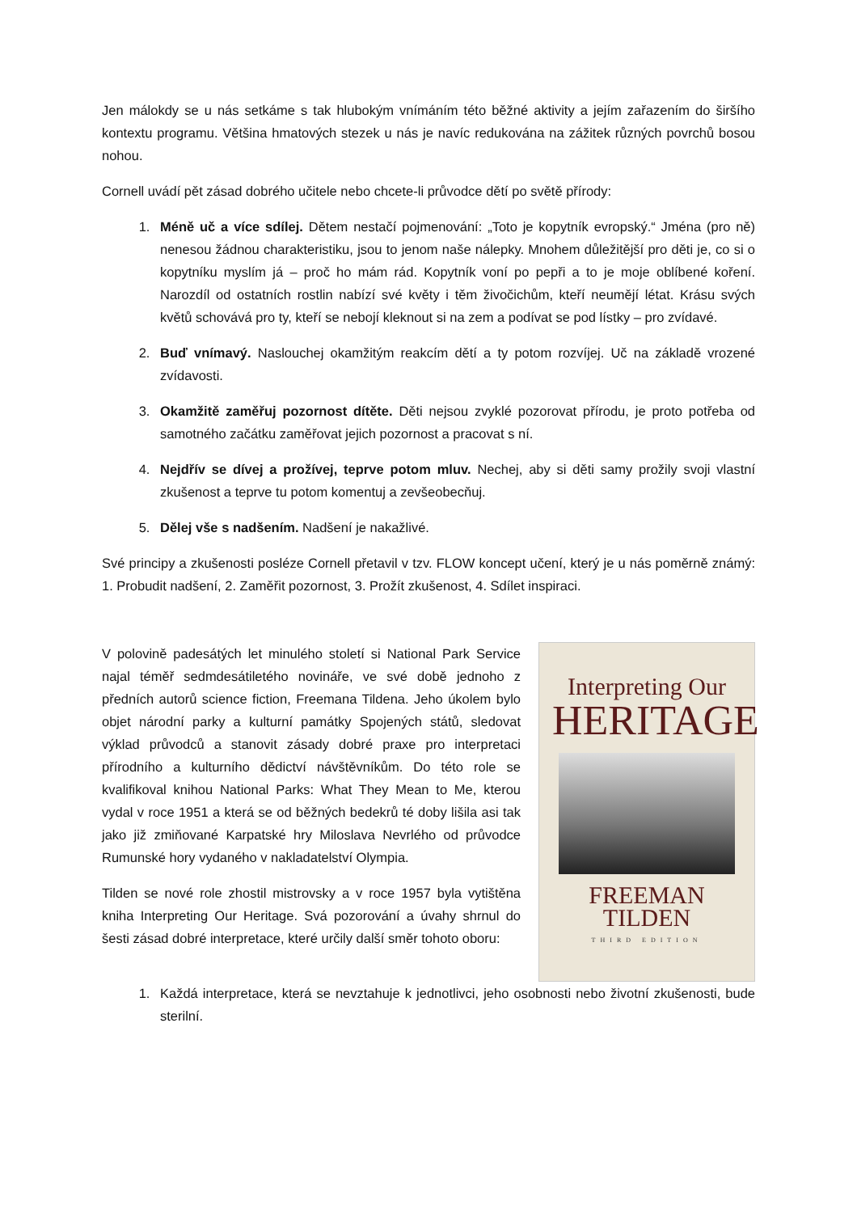Jen málokdy se u nás setkáme s tak hlubokým vnímáním této běžné aktivity a jejím zařazením do širšího kontextu programu. Většina hmatových stezek u nás je navíc redukována na zážitek různých povrchů bosou nohou.
Cornell uvádí pět zásad dobrého učitele nebo chcete-li průvodce dětí po světě přírody:
1. Méně uč a více sdílej. Dětem nestačí pojmenování: „Toto je kopytník evropský.“ Jména (pro ně) nenesou žádnou charakteristiku, jsou to jenom naše nálepky. Mnohem důležitější pro děti je, co si o kopytníku myslím já – proč ho mám rád. Kopytník voní po pepři a to je moje oblíbené koření. Narozdíl od ostatních rostlin nabízí své květy i těm živočichům, kteří neumějí létat. Krásu svých květů schovává pro ty, kteří se nebojí kleknout si na zem a podívat se pod lístky – pro zvídavé.
2. Buď vnímavý. Naslouchej okamžitým reakcím dětí a ty potom rozvíjej. Uč na základě vrozené zvídavosti.
3. Okamžitě zaměřuj pozornost dítěte. Děti nejsou zvyklé pozorovat přírodu, je proto potřeba od samotného začátku zaměřovat jejich pozornost a pracovat s ní.
4. Nejdřív se dívej a prožívej, teprve potom mluv. Nechej, aby si děti samy prožily svoji vlastní zkušenost a teprve tu potom komentuj a zevšeobecňuj.
5. Dělej vše s nadšením. Nadšení je nakažlivé.
Své principy a zkušenosti posléze Cornell přetavil v tzv. FLOW koncept učení, který je u nás poměrně známý: 1. Probudit nadšení, 2. Zaměřit pozornost, 3. Prožít zkušenost, 4. Sdílet inspiraci.
V polovině padesátých let minulého století si National Park Service najal téměř sedmdesátiletého novináře, ve své době jednoho z předních autorů science fiction, Freemana Tildena. Jeho úkolem bylo objet národní parky a kulturní památky Spojených států, sledovat výklad průvodců a stanovit zásady dobré praxe pro interpretaci přírodního a kulturního dědictví návštěvníkům. Do této role se kvalifikoval knihou National Parks: What They Mean to Me, kterou vydal v roce 1951 a která se od běžných bedekrů té doby lišila asi tak jako již zmiňované Karpatské hry Miloslava Nevrlého od průvodce Rumunské hory vydaného v nakladatelství Olympia.
Tilden se nové role zhostil mistrovsky a v roce 1957 byla vytištěna kniha Interpreting Our Heritage. Svá pozorování a úvahy shrnul do šesti zásad dobré interpretace, které určily další směr tohoto oboru:
Interpreting Our
HERITAGE
FREEMAN TILDEN
THIRD EDITION
1. Každá interpretace, která se nevztahuje k jednotlivci, jeho osobnosti nebo životní zkušenosti, bude sterilní.